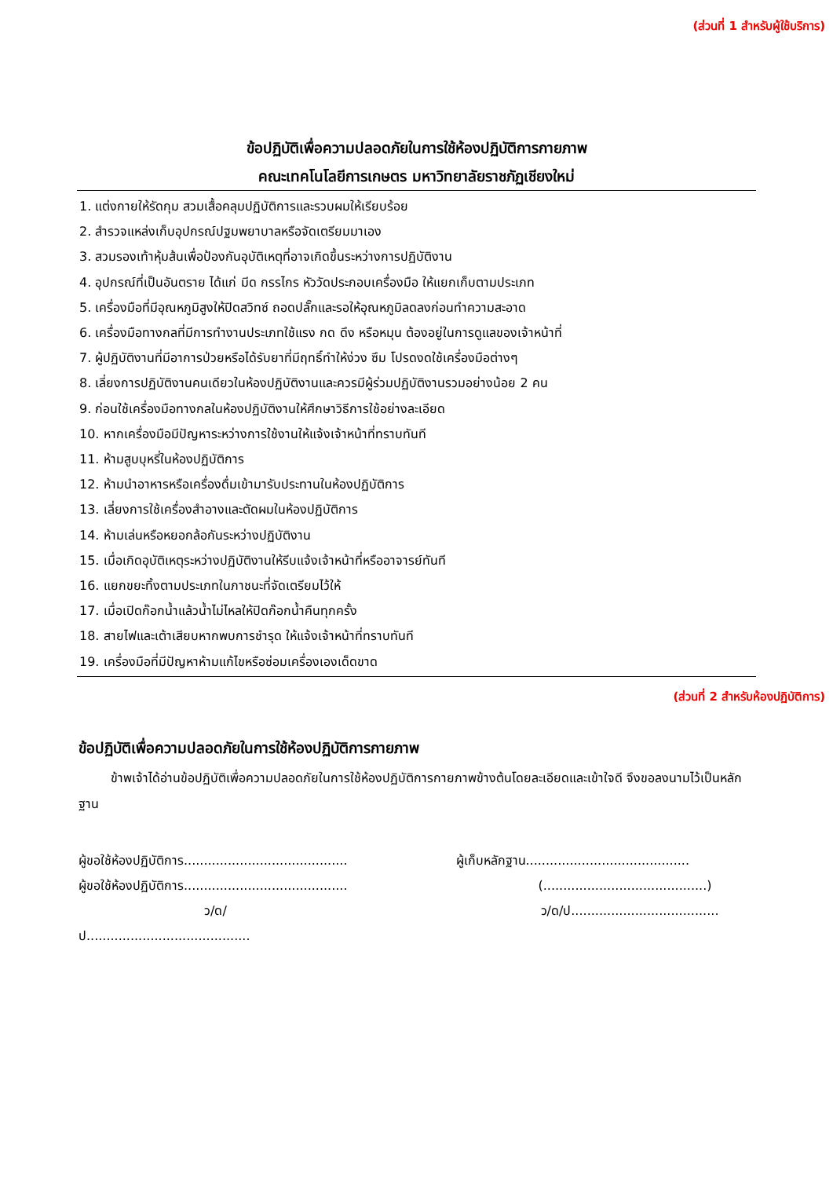(ส่วนที่ 1 สำหรับผู้ใช้บริการ)
ข้อปฏิบัติเพื่อความปลอดภัยในการใช้ห้องปฏิบัติการกายภาพ
คณะเทคโนโลยีการเกษตร มหาวิทยาลัยราชภัฏเชียงใหม่
1. แต่งกายให้รัดกุม สวมเสื้อคลุมปฏิบัติการและรวบผมให้เรียบร้อย
2. สำรวจแหล่งเก็บอุปกรณ์ปฐมพยาบาลหรือจัดเตรียมมาเอง
3. สวมรองเท้าหุ้มส้นเพื่อป้องกันอุบัติเหตุที่อาจเกิดขึ้นระหว่างการปฏิบัติงาน
4. อุปกรณ์ที่เป็นอันตราย ได้แก่ มีด กรรไกร หัววัดประกอบเครื่องมือ ให้แยกเก็บตามประเภท
5. เครื่องมือที่มีอุณหภูมิสูงให้ปิดสวิทซ์ ถอดปลั๊กและรอให้อุณหภูมิลดลงก่อนทำความสะอาด
6. เครื่องมือทางกลที่มีการทำงานประเภทใช้แรง กด ดึง หรือหมุน ต้องอยู่ในการดูแลของเจ้าหน้าที่
7. ผู้ปฏิบัติงานที่มีอาการป่วยหรือได้รับยาที่มีฤทธิ์ทำให้ง่วง ซึม โปรดงดใช้เครื่องมือต่างๆ
8. เลี่ยงการปฏิบัติงานคนเดียวในห้องปฏิบัติงานและควรมีผู้ร่วมปฏิบัติงานรวมอย่างน้อย 2 คน
9. ก่อนใช้เครื่องมือทางกลในห้องปฏิบัติงานให้ศึกษาวิธีการใช้อย่างละเอียด
10. หากเครื่องมือมีปัญหาระหว่างการใช้งานให้แจ้งเจ้าหน้าที่ทราบทันที
11. ห้ามสูบบุหรี่ในห้องปฏิบัติการ
12. ห้ามนำอาหารหรือเครื่องดื่มเข้ามารับประทานในห้องปฏิบัติการ
13. เลี่ยงการใช้เครื่องสำอางและตัดผมในห้องปฏิบัติการ
14. ห้ามเล่นหรือหยอกล้อกันระหว่างปฏิบัติงาน
15. เมื่อเกิดอุบัติเหตุระหว่างปฏิบัติงานให้รีบแจ้งเจ้าหน้าที่หรืออาจารย์ทันที
16. แยกขยะทิ้งตามประเภทในภาชนะที่จัดเตรียมไว้ให้
17. เมื่อเปิดก๊อกน้ำแล้วน้ำไม่ไหลให้ปิดก๊อกน้ำคืนทุกครั้ง
18. สายไฟและเต้าเสียบหากพบการชำรุด ให้แจ้งเจ้าหน้าที่ทราบทันที
19. เครื่องมือที่มีปัญหาห้ามแก้ไขหรือซ่อมเครื่องเองเด็ดขาด
(ส่วนที่ 2 สำหรับห้องปฏิบัติการ)
ข้อปฏิบัติเพื่อความปลอดภัยในการใช้ห้องปฏิบัติการกายภาพ
ข้าพเจ้าได้อ่านข้อปฏิบัติเพื่อความปลอดภัยในการใช้ห้องปฏิบัติการกายภาพข้างต้นโดยละเอียดและเข้าใจดี จึงขอลงนามไว้เป็นหลักฐาน
ผู้ขอใช้ห้องปฏิบัติการ.........................................
ผู้ขอใช้ห้องปฏิบัติการ.........................................
ว/ด/ป.........................................
ผู้เก็บหลักฐาน.........................................
(.........................................)
ว/ด/ป.....................................